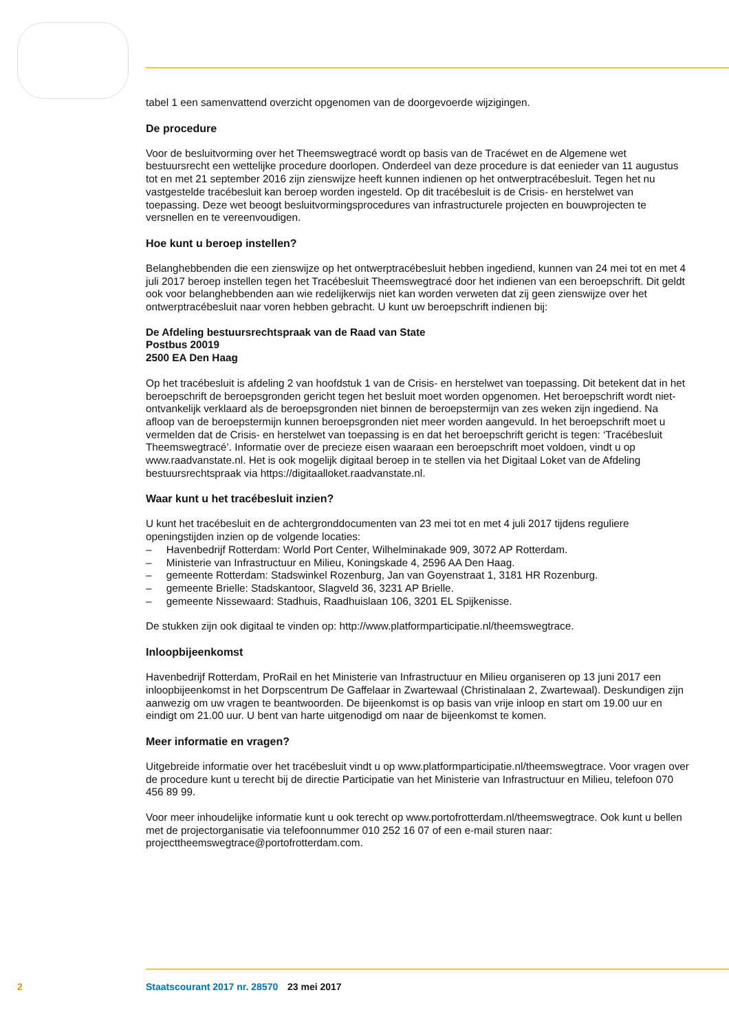tabel 1 een samenvattend overzicht opgenomen van de doorgevoerde wijzigingen.
De procedure
Voor de besluitvorming over het Theemswegtracé wordt op basis van de Tracéwet en de Algemene wet bestuursrecht een wettelijke procedure doorlopen. Onderdeel van deze procedure is dat eenieder van 11 augustus tot en met 21 september 2016 zijn zienswijze heeft kunnen indienen op het ontwerp­tracébesluit. Tegen het nu vastgestelde tracébesluit kan beroep worden ingesteld. Op dit tracébesluit is de Crisis- en herstelwet van toepassing. Deze wet beoogt besluitvormingsprocedures van infrastruc­turele projecten en bouwprojecten te versnellen en te vereenvoudigen.
Hoe kunt u beroep instellen?
Belanghebbenden die een zienswijze op het ontwerptracébesluit hebben ingediend, kunnen van 24 mei tot en met 4 juli 2017 beroep instellen tegen het Tracébesluit Theemswegtracé door het indienen van een beroepschrift. Dit geldt ook voor belanghebbenden aan wie redelijkerwijs niet kan worden verweten dat zij geen zienswijze over het ontwerptracébesluit naar voren hebben gebracht. U kunt uw beroepschrift indienen bij:
De Afdeling bestuursrechtspraak van de Raad van State
Postbus 20019
2500 EA Den Haag
Op het tracébesluit is afdeling 2 van hoofdstuk 1 van de Crisis- en herstelwet van toepassing. Dit betekent dat in het beroepschrift de beroepsgronden gericht tegen het besluit moet worden opgeno­men. Het beroepschrift wordt niet-ontvankelijk verklaard als de beroepsgronden niet binnen de beroepstermijn van zes weken zijn ingediend. Na afloop van de beroepstermijn kunnen beroepsgron­den niet meer worden aangevuld. In het beroepschrift moet u vermelden dat de Crisis- en herstelwet van toepassing is en dat het beroepschrift gericht is tegen: ‘Tracébesluit Theemswegtracé’. Informatie over de precieze eisen waaraan een beroepschrift moet voldoen, vindt u op www.raadvanstate.nl. Het is ook mogelijk digitaal beroep in te stellen via het Digitaal Loket van de Afdeling bestuursrechtspraak via https://digitaalloket.raadvanstate.nl.
Waar kunt u het tracébesluit inzien?
U kunt het tracébesluit en de achtergronddocumenten van 23 mei tot en met 4 juli 2017 tijdens reguliere openingstijden inzien op de volgende locaties:
– Havenbedrijf Rotterdam: World Port Center, Wilhelminakade 909, 3072 AP Rotterdam.
– Ministerie van Infrastructuur en Milieu, Koningskade 4, 2596 AA Den Haag.
– gemeente Rotterdam: Stadswinkel Rozenburg, Jan van Goyenstraat 1, 3181 HR Rozenburg.
– gemeente Brielle: Stadskantoor, Slagveld 36, 3231 AP Brielle.
– gemeente Nissewaard: Stadhuis, Raadhuislaan 106, 3201 EL Spijkenisse.
De stukken zijn ook digitaal te vinden op: http://www.platformparticipatie.nl/theemswegtrace.
Inloopbijeenkomst
Havenbedrijf Rotterdam, ProRail en het Ministerie van Infrastructuur en Milieu organiseren op 13 juni 2017 een inloopbijeenkomst in het Dorpscentrum De Gaffelaar in Zwartewaal (Christinalaan 2, Zwartewaal). Deskundigen zijn aanwezig om uw vragen te beantwoorden. De bijeenkomst is op basis van vrije inloop en start om 19.00 uur en eindigt om 21.00 uur. U bent van harte uitgenodigd om naar de bijeenkomst te komen.
Meer informatie en vragen?
Uitgebreide informatie over het tracébesluit vindt u op www.platformparticipatie.nl/theemswegtrace. Voor vragen over de procedure kunt u terecht bij de directie Participatie van het Ministerie van Infrastructuur en Milieu, telefoon 070 456 89 99.
Voor meer inhoudelijke informatie kunt u ook terecht op www.portofrotterdam.nl/theemswegtrace. Ook kunt u bellen met de projectorganisatie via telefoonnummer 010 252 16 07 of een e-mail sturen naar: projecttheemswegtrace@portofrotterdam.com.
2 Staatscourant 2017 nr. 28570 23 mei 2017